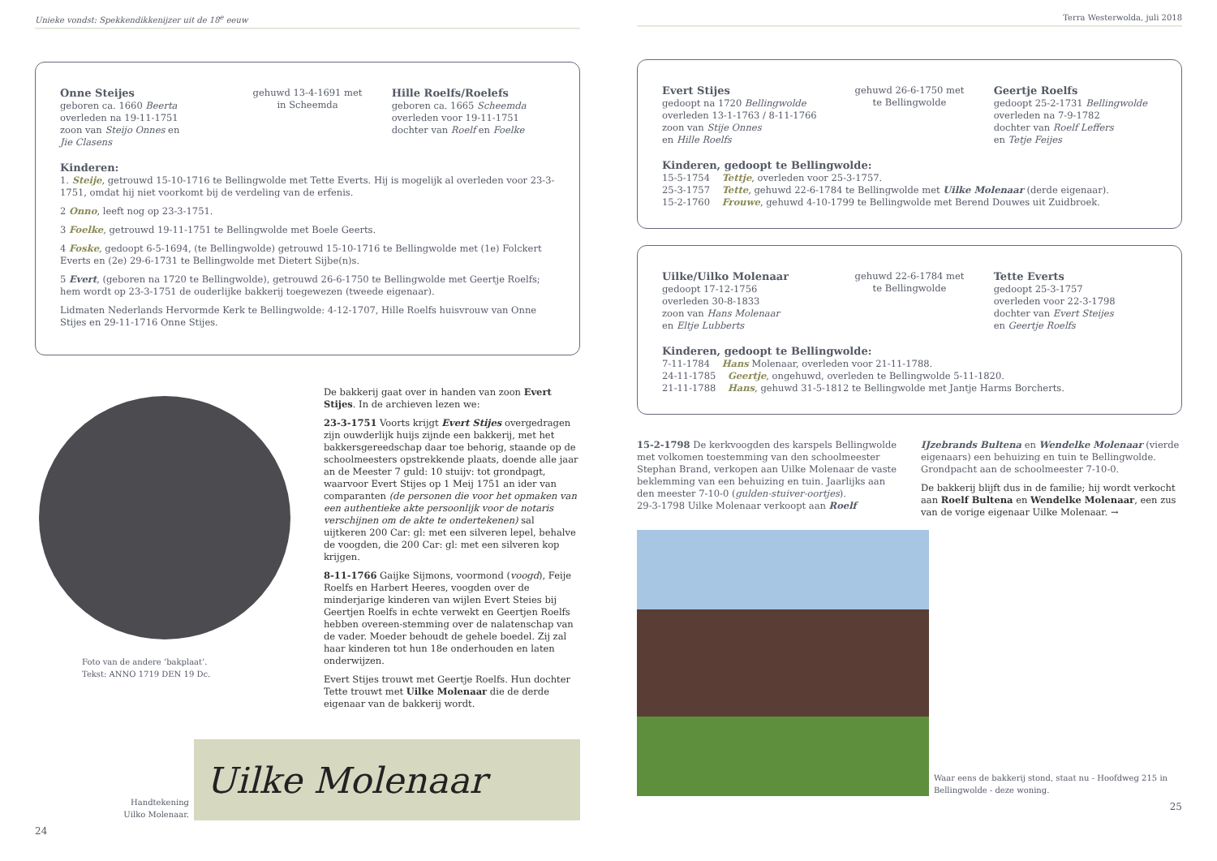Unieke vondst: Spekkendikkenijzer uit de 18<sup>e</sup> eeuw
Onne Steijes
geboren ca. 1660 Beerta
overleden na 19-11-1751
zoon van Steijo Onnes en
Jie Clasens
gehuwd 13-4-1691 met
in Scheemda
Hille Roelfs/Roelefs
geboren ca. 1665 Scheemda
overleden voor 19-11-1751
dochter van Roelf en Foelke
Kinderen:
1. Steije, getrouwd 15-10-1716 te Bellingwolde met Tette Everts. Hij is mogelijk al overleden voor 23-3-1751, omdat hij niet voorkomt bij de verdeling van de erfenis.
2 Onno, leeft nog op 23-3-1751.
3 Foelke, getrouwd 19-11-1751 te Bellingwolde met Boele Geerts.
4 Foske, gedoopt 6-5-1694, (te Bellingwolde) getrouwd 15-10-1716 te Bellingwolde met (1e) Folckert Everts en (2e) 29-6-1731 te Bellingwolde met Dietert Sijbe(n)s.
5 Evert, (geboren na 1720 te Bellingwolde), getrouwd 26-6-1750 te Bellingwolde met Geertje Roelfs; hem wordt op 23-3-1751 de ouderlijke bakkerij toegewezen (tweede eigenaar).
Lidmaten Nederlands Hervormde Kerk te Bellingwolde: 4-12-1707, Hille Roelfs huisvrouw van Onne Stijes en 29-11-1716 Onne Stijes.
Foto van de andere ‘bakplaat’.
Tekst: ANNO 1719 DEN 19 Dc.
De bakkerij gaat over in handen van zoon Evert Stijes. In de archieven lezen we:
23-3-1751 Voorts krijgt Evert Stijes overgedragen zijn ouwderlijk huijs zijnde een bakkerij, met het bakkersgereedschap daar toe behorig, staande op de schoolmeesters opstrekkende plaats, doende alle jaar an de Meester 7 guld: 10 stuijv: tot grondpagt, waarvoor Evert Stijes op 1 Meij 1751 an ider van comparanten (de personen die voor het opmaken van een authentieke akte persoonlijk voor de notaris verschijnen om de akte te ondertekenen) sal uijtkeren 200 Car: gl: met een silveren lepel, behalve de voogden, die 200 Car: gl: met een silveren kop krijgen.
8-11-1766 Gaijke Sijmons, voormond (voogd), Feije Roelfs en Harbert Heeres, voogden over de minderjarige kinderen van wijlen Evert Steies bij Geertjen Roelfs in echte verwekt en Geertjen Roelfs hebben overeen-stemming over de nalatenschap van de vader. Moeder behoudt de gehele boedel. Zij zal haar kinderen tot hun 18e onderhouden en laten onderwijzen.
Evert Stijes trouwt met Geertje Roelfs. Hun dochter Tette trouwt met Uilke Molenaar die de derde eigenaar van de bakkerij wordt.
Handtekening
Uilko Molenaar.
Uilke Molenaar
24
Terra Westerwolda, juli 2018
Evert Stijes
gedoopt na 1720 Bellingwolde
overleden 13-1-1763 / 8-11-1766
zoon van Stije Onnes
en Hille Roelfs
gehuwd 26-6-1750 met
te Bellingwolde
Geertje Roelfs
gedoopt 25-2-1731 Bellingwolde
overleden na 7-9-1782
dochter van Roelf Leffers
en Tetje Feijes
Kinderen, gedoopt te Bellingwolde:
15-5-1754 Tettje, overleden voor 25-3-1757.
25-3-1757 Tette, gehuwd 22-6-1784 te Bellingwolde met Uilke Molenaar (derde eigenaar).
15-2-1760 Frouwe, gehuwd 4-10-1799 te Bellingwolde met Berend Douwes uit Zuidbroek.
Uilke/Uilko Molenaar
gedoopt 17-12-1756
overleden 30-8-1833
zoon van Hans Molenaar
en Eltje Lubberts
gehuwd 22-6-1784 met
te Bellingwolde
Tette Everts
gedoopt 25-3-1757
overleden voor 22-3-1798
dochter van Evert Steijes
en Geertje Roelfs
Kinderen, gedoopt te Bellingwolde:
7-11-1784 Hans Molenaar, overleden voor 21-11-1788.
24-11-1785 Geertje, ongehuwd, overleden te Bellingwolde 5-11-1820.
21-11-1788 Hans, gehuwd 31-5-1812 te Bellingwolde met Jantje Harms Borcherts.
15-2-1798 De kerkvoogden des karspels Bellingwolde met volkomen toestemming van den schoolmeester Stephan Brand, verkopen aan Uilke Molenaar de vaste beklemming van een behuizing en tuin. Jaarlijks aan den meester 7-10-0 (gulden-stuiver-oortjes).
29-3-1798 Uilke Molenaar verkoopt aan Roelf IJzebrands Bultena en Wendelke Molenaar (vierde eigenaars) een behuizing en tuin te Bellingwolde. Grondpacht aan de schoolmeester 7-10-0.
De bakkerij blijft dus in de familie; hij wordt verkocht aan Roelf Bultena en Wendelke Molenaar, een zus van de vorige eigenaar Uilke Molenaar. →
Waar eens de bakkerij stond, staat nu - Hoofdweg 215 in Bellingwolde - deze woning.
25